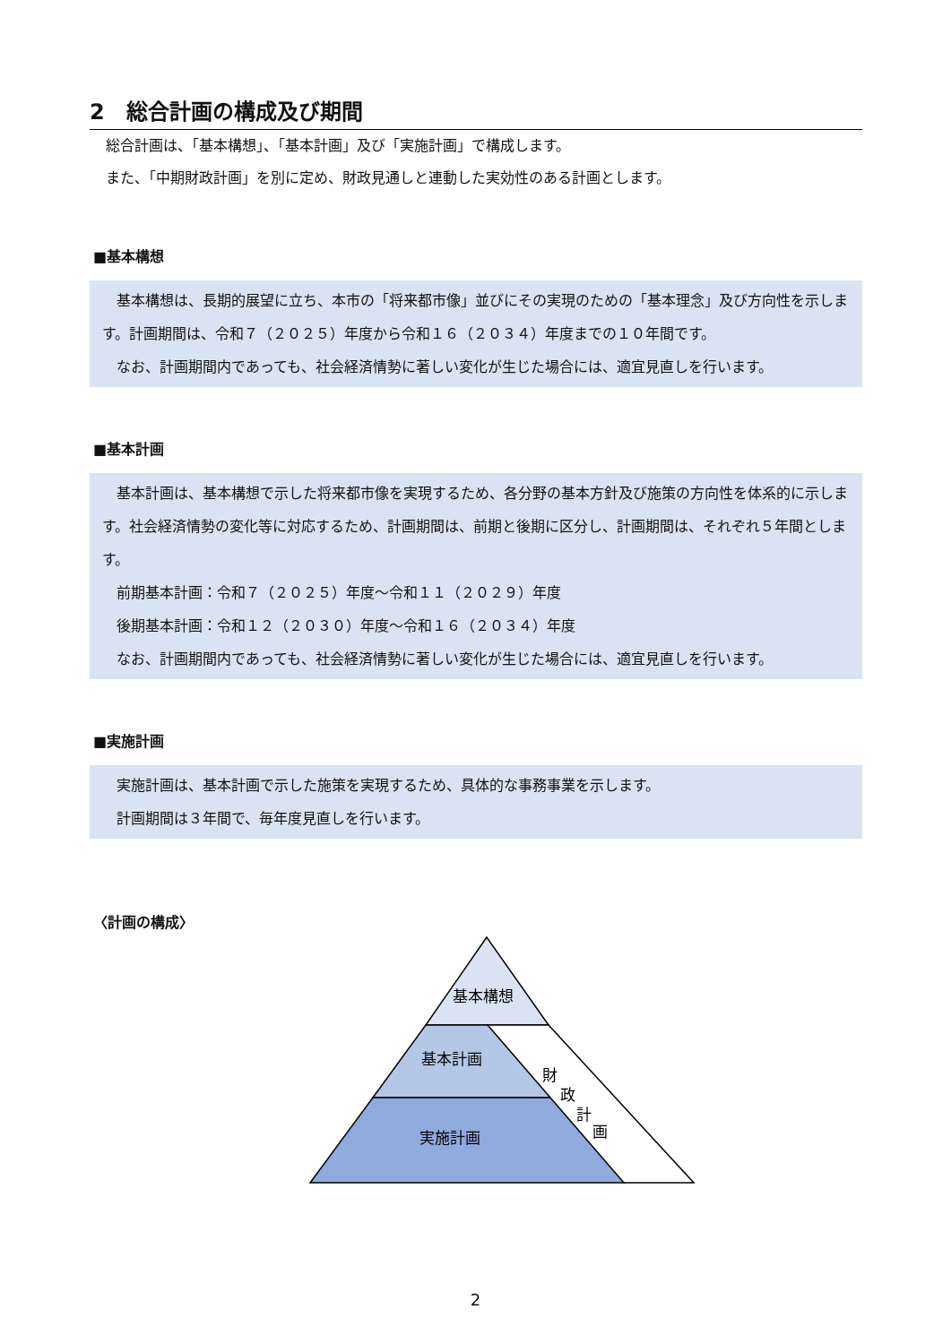2　総合計画の構成及び期間
総合計画は、「基本構想」、「基本計画」及び「実施計画」で構成します。
また、「中期財政計画」を別に定め、財政見通しと連動した実効性のある計画とします。
■基本構想
　基本構想は、長期的展望に立ち、本市の「将来都市像」並びにその実現のための「基本理念」及び方向性を示します。計画期間は、令和７（２０２５）年度から令和１６（２０３４）年度までの１０年間です。
　なお、計画期間内であっても、社会経済情勢に著しい変化が生じた場合には、適宜見直しを行います。
■基本計画
　基本計画は、基本構想で示した将来都市像を実現するため、各分野の基本方針及び施策の方向性を体系的に示します。社会経済情勢の変化等に対応するため、計画期間は、前期と後期に区分し、計画期間は、それぞれ５年間とします。
　前期基本計画：令和７（２０２５）年度～令和１１（２０２９）年度
　後期基本計画：令和１２（２０３０）年度～令和１６（２０３４）年度
　なお、計画期間内であっても、社会経済情勢に著しい変化が生じた場合には、適宜見直しを行います。
■実施計画
　実施計画は、基本計画で示した施策を実現するため、具体的な事務事業を示します。
　計画期間は３年間で、毎年度見直しを行います。
〈計画の構成〉
基本構想
基本計画
実施計画
財
政
計
画
2